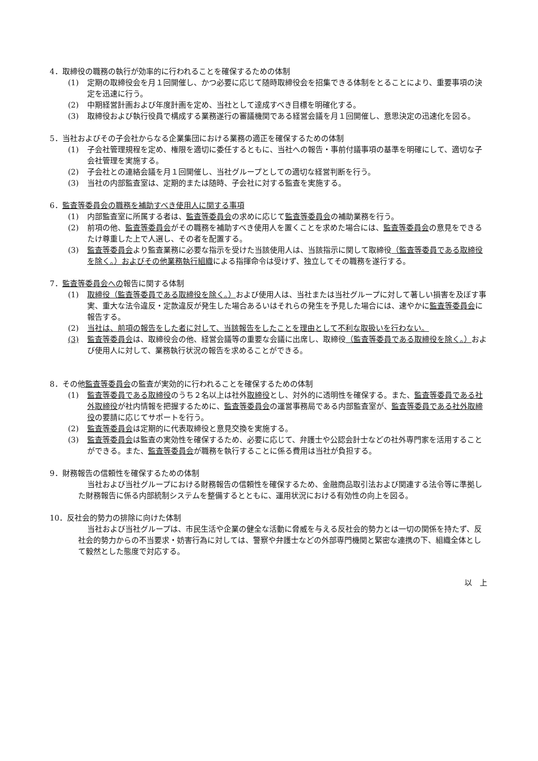4．取締役の職務の執行が効率的に行われることを確保するための体制
(1) 定期の取締役会を月１回開催し、かつ必要に応じて随時取締役会を招集できる体制をとることにより、重要事項の決定を迅速に行う。
(2) 中期経営計画および年度計画を定め、当社として達成すべき目標を明確化する。
(3) 取締役および執行役員で構成する業務遂行の審議機関である経営会議を月１回開催し、意思決定の迅速化を図る。
5．当社およびその子会社からなる企業集団における業務の適正を確保するための体制
(1) 子会社管理規程を定め、権限を適切に委任するともに、当社への報告・事前付議事項の基準を明確にして、適切な子会社管理を実施する。
(2) 子会社との連絡会議を月１回開催し、当社グループとしての適切な経営判断を行う。
(3) 当社の内部監査室は、定期的または随時、子会社に対する監査を実施する。
6．監査等委員会の職務を補助すべき使用人に関する事項
(1) 内部監査室に所属する者は、監査等委員会の求めに応じて監査等委員会の補助業務を行う。
(2) 前項の他、監査等委員会がその職務を補助すべき使用人を置くことを求めた場合には、監査等委員会の意見をできるたけ尊重した上で人選し、その者を配置する。
(3) 監査等委員会より監査業務に必要な指示を受けた当該使用人は、当該指示に関して取締役（監査等委員である取締役を除く。）およびその他業務執行組織による指揮命令は受けず、独立してその職務を遂行する。
7．監査等委員会への報告に関する体制
(1) 取締役（監査等委員である取締役を除く。）および使用人は、当社または当社グループに対して著しい損害を及ぼす事実、重大な法令違反・定款違反が発生した場合あるいはそれらの発生を予見した場合には、速やかに監査等委員会に報告する。
(2) 当社は、前項の報告をした者に対して、当該報告をしたことを理由として不利な取扱いを行わない。
(3) 監査等委員会は、取締役会の他、経営会議等の重要な会議に出席し、取締役（監査等委員である取締役を除く。）および使用人に対して、業務執行状況の報告を求めることができる。
8．その他監査等委員会の監査が実効的に行われることを確保するための体制
(1) 監査等委員である取締役のうち２名以上は社外取締役とし、対外的に透明性を確保する。また、監査等委員である社外取締役が社内情報を把握するために、監査等委員会の運営事務局である内部監査室が、監査等委員である社外取締役の要請に応じてサポートを行う。
(2) 監査等委員会は定期的に代表取締役と意見交換を実施する。
(3) 監査等委員会は監査の実効性を確保するため、必要に応じて、弁護士や公認会計士などの社外専門家を活用することができる。また、監査等委員会が職務を執行することに係る費用は当社が負担する。
9．財務報告の信頼性を確保するための体制
当社および当社グループにおける財務報告の信頼性を確保するため、金融商品取引法および関連する法令等に準拠した財務報告に係る内部統制システムを整備するとともに、運用状況における有効性の向上を図る。
10．反社会的勢力の排除に向けた体制
当社および当社グループは、市民生活や企業の健全な活動に脅威を与える反社会的勢力とは一切の関係を持たず、反社会的勢力からの不当要求・妨害行為に対しては、警察や弁護士などの外部専門機関と緊密な連携の下、組織全体として毅然とした態度で対応する。
以　上